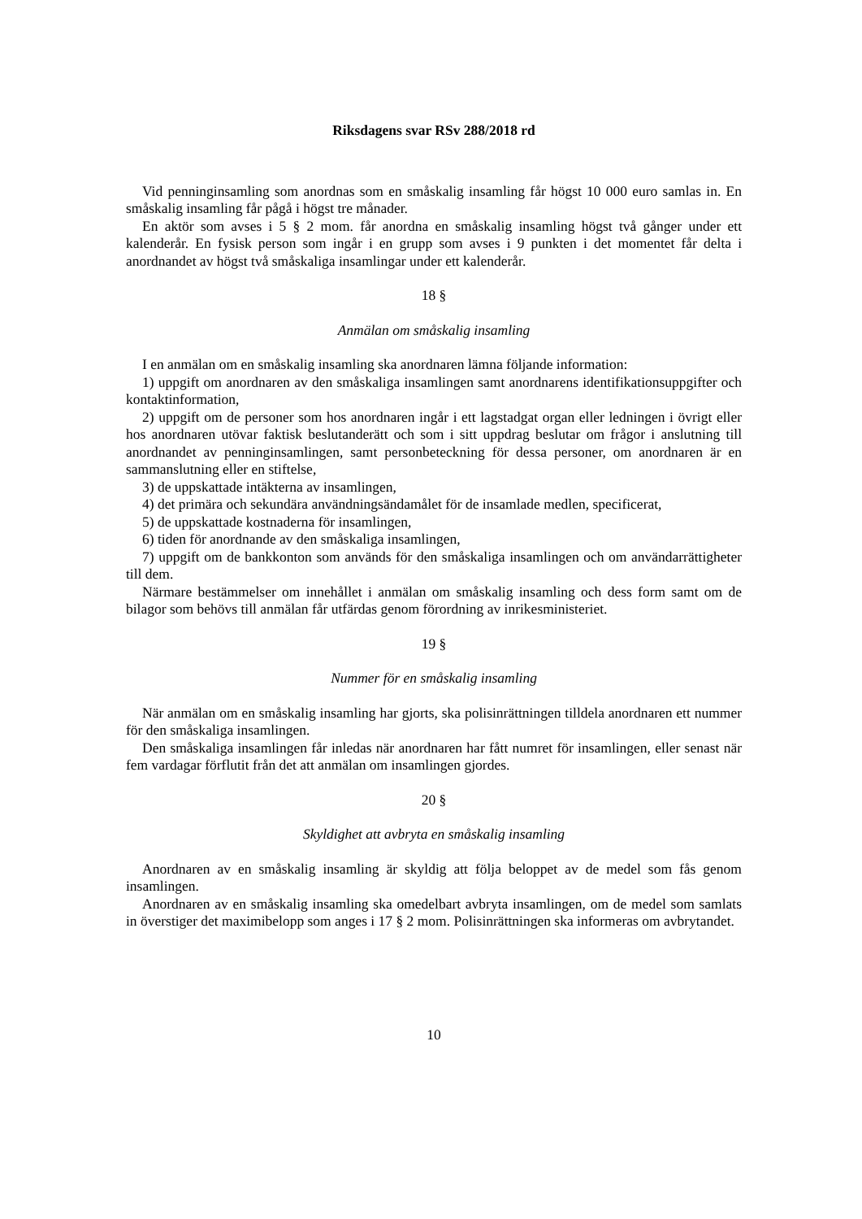Riksdagens svar RSv 288/2018 rd
Vid penninginsamling som anordnas som en småskalig insamling får högst 10 000 euro samlas in. En småskalig insamling får pågå i högst tre månader.
En aktör som avses i 5 § 2 mom. får anordna en småskalig insamling högst två gånger under ett kalenderår. En fysisk person som ingår i en grupp som avses i 9 punkten i det momentet får delta i anordnandet av högst två småskaliga insamlingar under ett kalenderår.
18 §
Anmälan om småskalig insamling
I en anmälan om en småskalig insamling ska anordnaren lämna följande information:
1) uppgift om anordnaren av den småskaliga insamlingen samt anordnarens identifikationsuppgifter och kontaktinformation,
2) uppgift om de personer som hos anordnaren ingår i ett lagstadgat organ eller ledningen i övrigt eller hos anordnaren utövar faktisk beslutanderätt och som i sitt uppdrag beslutar om frågor i anslutning till anordnandet av penninginsamlingen, samt personbeteckning för dessa personer, om anordnaren är en sammanslutning eller en stiftelse,
3) de uppskattade intäkterna av insamlingen,
4) det primära och sekundära användningsändamålet för de insamlade medlen, specificerat,
5) de uppskattade kostnaderna för insamlingen,
6) tiden för anordnande av den småskaliga insamlingen,
7) uppgift om de bankkonton som används för den småskaliga insamlingen och om användarrättigheter till dem.
Närmare bestämmelser om innehållet i anmälan om småskalig insamling och dess form samt om de bilagor som behövs till anmälan får utfärdas genom förordning av inrikesministeriet.
19 §
Nummer för en småskalig insamling
När anmälan om en småskalig insamling har gjorts, ska polisinrättningen tilldela anordnaren ett nummer för den småskaliga insamlingen.
Den småskaliga insamlingen får inledas när anordnaren har fått numret för insamlingen, eller senast när fem vardagar förflutit från det att anmälan om insamlingen gjordes.
20 §
Skyldighet att avbryta en småskalig insamling
Anordnaren av en småskalig insamling är skyldig att följa beloppet av de medel som fås genom insamlingen.
Anordnaren av en småskalig insamling ska omedelbart avbryta insamlingen, om de medel som samlats in överstiger det maximibelopp som anges i 17 § 2 mom. Polisinrättningen ska informeras om avbrytandet.
10